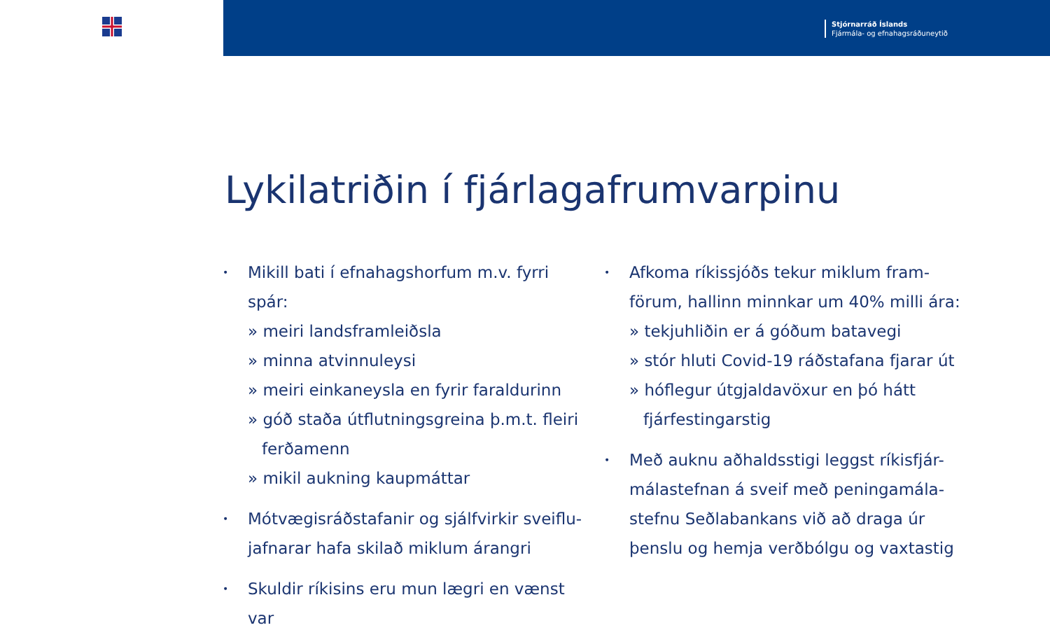Stjórnarráð Íslands
Fjármála- og efnahagsráðuneytið
Lykilatriðin í fjárlagafrumvarpinu
•
Mikill bati í efnahagshorfum m.v. fyrri spár:
» meiri landsframleiðsla
» minna atvinnuleysi
» meiri einkaneysla en fyrir faraldurinn
» góð staða útflutningsgreina þ.m.t. fleiri ferðamenn
» mikil aukning kaupmáttar
•
Mótvægisráðstafanir og sjálfvirkir sveiflu-jafnarar hafa skilað miklum árangri
•
Skuldir ríkisins eru mun lægri en vænst var
•
Afkoma ríkissjóðs tekur miklum fram-förum, hallinn minnkar um 40% milli ára:
» tekjuhliðin er á góðum batavegi
» stór hluti Covid-19 ráðstafana fjarar út
» hóflegur útgjaldavöxur en þó hátt fjárfestingarstig
•
Með auknu aðhaldsstigi leggst ríkisfjár-málastefnan á sveif með peningamála-stefnu Seðlabankans við að draga úr þenslu og hemja verðbólgu og vaxtastig